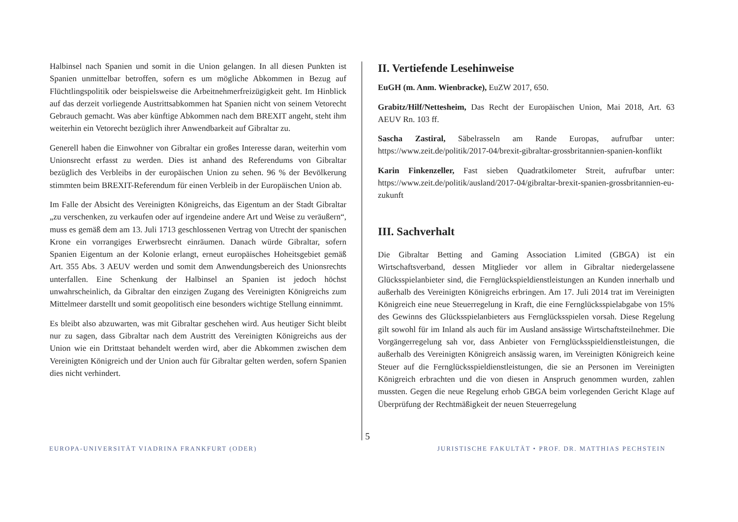Halbinsel nach Spanien und somit in die Union gelangen. In all diesen Punkten ist Spanien unmittelbar betroffen, sofern es um mögliche Abkommen in Bezug auf Flüchtlingspolitik oder beispielsweise die Arbeitnehmerfreizügigkeit geht. Im Hinblick auf das derzeit vorliegende Austrittsabkommen hat Spanien nicht von seinem Vetorecht Gebrauch gemacht. Was aber künftige Abkommen nach dem BREXIT angeht, steht ihm weiterhin ein Vetorecht bezüglich ihrer Anwendbarkeit auf Gibraltar zu.
Generell haben die Einwohner von Gibraltar ein großes Interesse daran, weiterhin vom Unionsrecht erfasst zu werden. Dies ist anhand des Referendums von Gibraltar bezüglich des Verbleibs in der europäischen Union zu sehen. 96 % der Bevölkerung stimmten beim BREXIT-Referendum für einen Verbleib in der Europäischen Union ab.
Im Falle der Absicht des Vereinigten Königreichs, das Eigentum an der Stadt Gibraltar „zu verschenken, zu verkaufen oder auf irgendeine andere Art und Weise zu veräußern“, muss es gemäß dem am 13. Juli 1713 geschlossenen Vertrag von Utrecht der spanischen Krone ein vorrangiges Erwerbsrecht einräumen. Danach würde Gibraltar, sofern Spanien Eigentum an der Kolonie erlangt, erneut europäisches Hoheitsgebiet gemäß Art. 355 Abs. 3 AEUV werden und somit dem Anwendungsbereich des Unionsrechts unterfallen. Eine Schenkung der Halbinsel an Spanien ist jedoch höchst unwahrscheinlich, da Gibraltar den einzigen Zugang des Vereinigten Königreichs zum Mittelmeer darstellt und somit geopolitisch eine besonders wichtige Stellung einnimmt.
Es bleibt also abzuwarten, was mit Gibraltar geschehen wird. Aus heutiger Sicht bleibt nur zu sagen, dass Gibraltar nach dem Austritt des Vereinigten Königreichs aus der Union wie ein Drittstaat behandelt werden wird, aber die Abkommen zwischen dem Vereinigten Königreich und der Union auch für Gibraltar gelten werden, sofern Spanien dies nicht verhindert.
II. Vertiefende Lesehinweise
EuGH (m. Anm. Wienbracke), EuZW 2017, 650.
Grabitz/Hilf/Nettesheim, Das Recht der Europäischen Union, Mai 2018, Art. 63 AEUV Rn. 103 ff.
Sascha Zastiral, Säbelrasseln am Rande Europas, aufrufbar unter: https://www.zeit.de/politik/2017-04/brexit-gibraltar-grossbritannien-spanien-konflikt
Karin Finkenzeller, Fast sieben Quadratkilometer Streit, aufrufbar unter: https://www.zeit.de/politik/ausland/2017-04/gibraltar-brexit-spanien-grossbritannien-eu-zukunft
III. Sachverhalt
Die Gibraltar Betting and Gaming Association Limited (GBGA) ist ein Wirtschaftsverband, dessen Mitglieder vor allem in Gibraltar niedergelassene Glücksspielanbieter sind, die Fernglückspieldienstleistungen an Kunden innerhalb und außerhalb des Vereinigten Königreichs erbringen. Am 17. Juli 2014 trat im Vereinigten Königreich eine neue Steuerregelung in Kraft, die eine Fernglücksspielabgabe von 15% des Gewinns des Glücksspielanbieters aus Fernglücksspielen vorsah. Diese Regelung gilt sowohl für im Inland als auch für im Ausland ansässige Wirtschaftsteilnehmer. Die Vorgängerregelung sah vor, dass Anbieter von Fernglücksspieldienstleistungen, die außerhalb des Vereinigten Königreich ansässig waren, im Vereinigten Königreich keine Steuer auf die Fernglücksspieldienstleistungen, die sie an Personen im Vereinigten Königreich erbrachten und die von diesen in Anspruch genommen wurden, zahlen mussten. Gegen die neue Regelung erhob GBGA beim vorlegenden Gericht Klage auf Überprüfung der Rechtmäßigkeit der neuen Steuerregelung
5
EUROPA-UNIVERSITÄT VIADRINA FRANKFURT (ODER) JURISTISCHE FAKULTÄT • PROF. DR. MATTHIAS PECHSTEIN